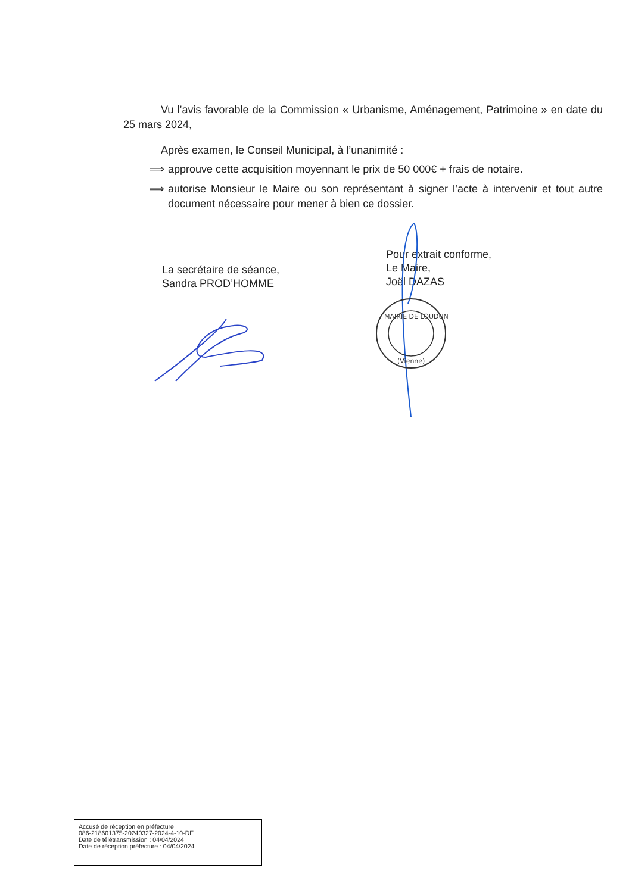Vu l’avis favorable de la Commission « Urbanisme, Aménagement, Patrimoine » en date du 25 mars 2024,
Après examen, le Conseil Municipal, à l’unanimité :
⟹ approuve cette acquisition moyennant le prix de 50 000€ + frais de notaire.
⟹ autorise Monsieur le Maire ou son représentant à signer l’acte à intervenir et tout autre document nécessaire pour mener à bien ce dossier.
La secrétaire de séance,
Sandra PROD’HOMME
Pour extrait conforme,
Le Maire,
Joël DAZAS
MAIRIE DE LOUDUN
(Vienne)
Accusé de réception en préfecture
086-218601375-20240327-2024-4-10-DE
Date de télétransmission : 04/04/2024
Date de réception préfecture : 04/04/2024